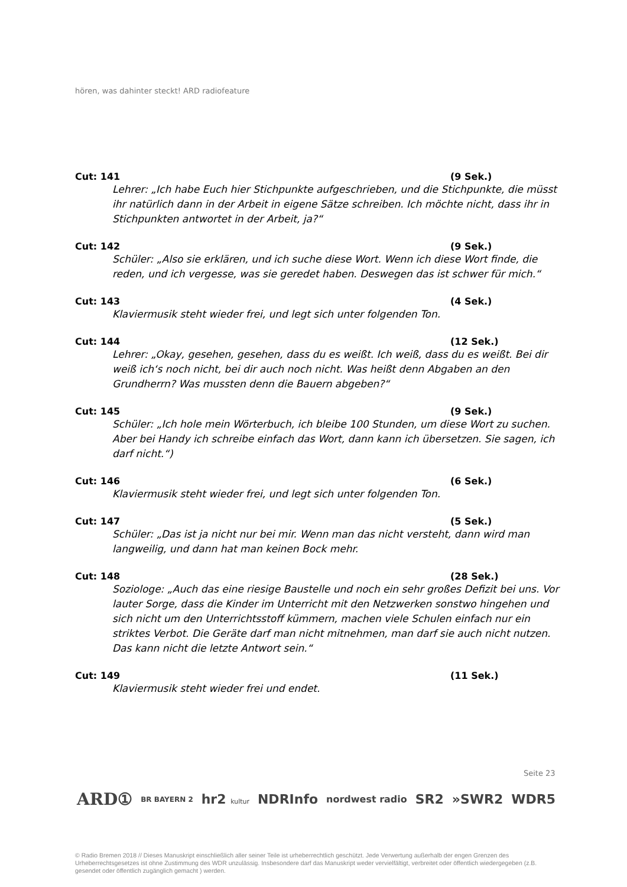hören, was dahinter steckt! ARD radiofeature
Cut: 141 (9 Sek.)
Lehrer: „Ich habe Euch hier Stichpunkte aufgeschrieben, und die Stichpunkte, die müsst ihr natürlich dann in der Arbeit in eigene Sätze schreiben. Ich möchte nicht, dass ihr in Stichpunkten antwortet in der Arbeit, ja?“
Cut: 142 (9 Sek.)
Schüler: „Also sie erklären, und ich suche diese Wort. Wenn ich diese Wort finde, die reden, und ich vergesse, was sie geredet haben. Deswegen das ist schwer für mich.“
Cut: 143 (4 Sek.)
Klaviermusik steht wieder frei, und legt sich unter folgenden Ton.
Cut: 144 (12 Sek.)
Lehrer: „Okay, gesehen, gesehen, dass du es weißt. Ich weiß, dass du es weißt. Bei dir weiß ich‘s noch nicht, bei dir auch noch nicht. Was heißt denn Abgaben an den Grundherrn? Was mussten denn die Bauern abgeben?“
Cut: 145 (9 Sek.)
Schüler: „Ich hole mein Wörterbuch, ich bleibe 100 Stunden, um diese Wort zu suchen. Aber bei Handy ich schreibe einfach das Wort, dann kann ich übersetzen. Sie sagen, ich darf nicht.“)
Cut: 146 (6 Sek.)
Klaviermusik steht wieder frei, und legt sich unter folgenden Ton.
Cut: 147 (5 Sek.)
Schüler: „Das ist ja nicht nur bei mir. Wenn man das nicht versteht, dann wird man langweilig, und dann hat man keinen Bock mehr.
Cut: 148 (28 Sek.)
Soziologe: „Auch das eine riesige Baustelle und noch ein sehr großes Defizit bei uns. Vor lauter Sorge, dass die Kinder im Unterricht mit den Netzwerken sonstwo hingehen und sich nicht um den Unterrichtsstoff kümmern, machen viele Schulen einfach nur ein striktes Verbot. Die Geräte darf man nicht mitnehmen, man darf sie auch nicht nutzen. Das kann nicht die letzte Antwort sein.“
Cut: 149 (11 Sek.)
Klaviermusik steht wieder frei und endet.
Seite 23
ARD① BR BAYERN 2 hr2 kultur NDRInfo nordwest radio SR2 »SWR2 WDR5
© Radio Bremen 2018 // Dieses Manuskript einschließlich aller seiner Teile ist urheberrechtlich geschützt. Jede Verwertung außerhalb der engen Grenzen des Urheberrechtsgesetzes ist ohne Zustimmung des WDR unzulässig. Insbesondere darf das Manuskript weder vervielfältigt, verbreitet oder öffentlich wiedergegeben (z.B. gesendet oder öffentlich zugänglich gemacht ) werden.